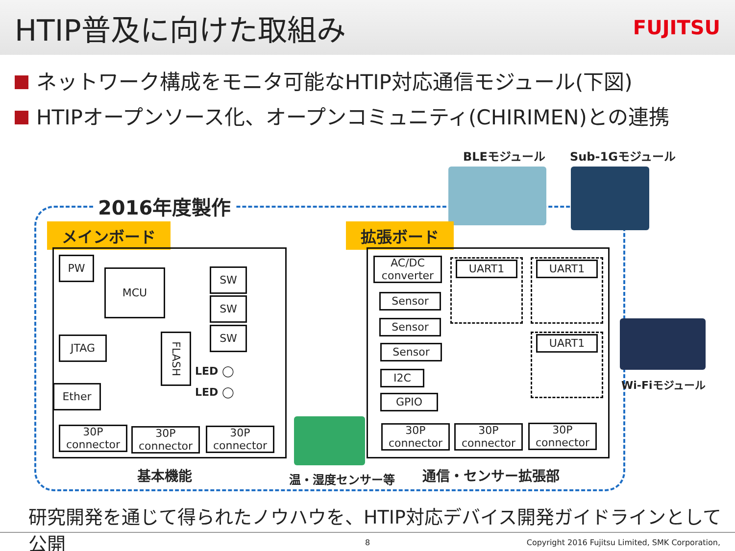HTIP普及に向けた取組み
FUJITSU
ネットワーク構成をモニタ可能なHTIP対応通信モジュール(下図)
HTIPオープンソース化、オープンコミュニティ(CHIRIMEN)との連携
2016年度製作
BLEモジュール Sub-1Gモジュール
Wi-Fiモジュール
メインボード 拡張ボード
PW
MCU SW
SW
SW
JTAG
FLASH
LED ◯
LED ◯
Ether
30P connector
30P connector
30P connector
AC/DC converter
Sensor
Sensor
Sensor
I2C
GPIO
UART1 UART1
UART1
30P connector
30P connector
30P connector
基本機能 温・湿度センサー等 通信・センサー拡張部
研究開発を通じて得られたノウハウを、HTIP対応デバイス開発ガイドラインとして公開
8
Copyright 2016 Fujitsu Limited, SMK Corporation,